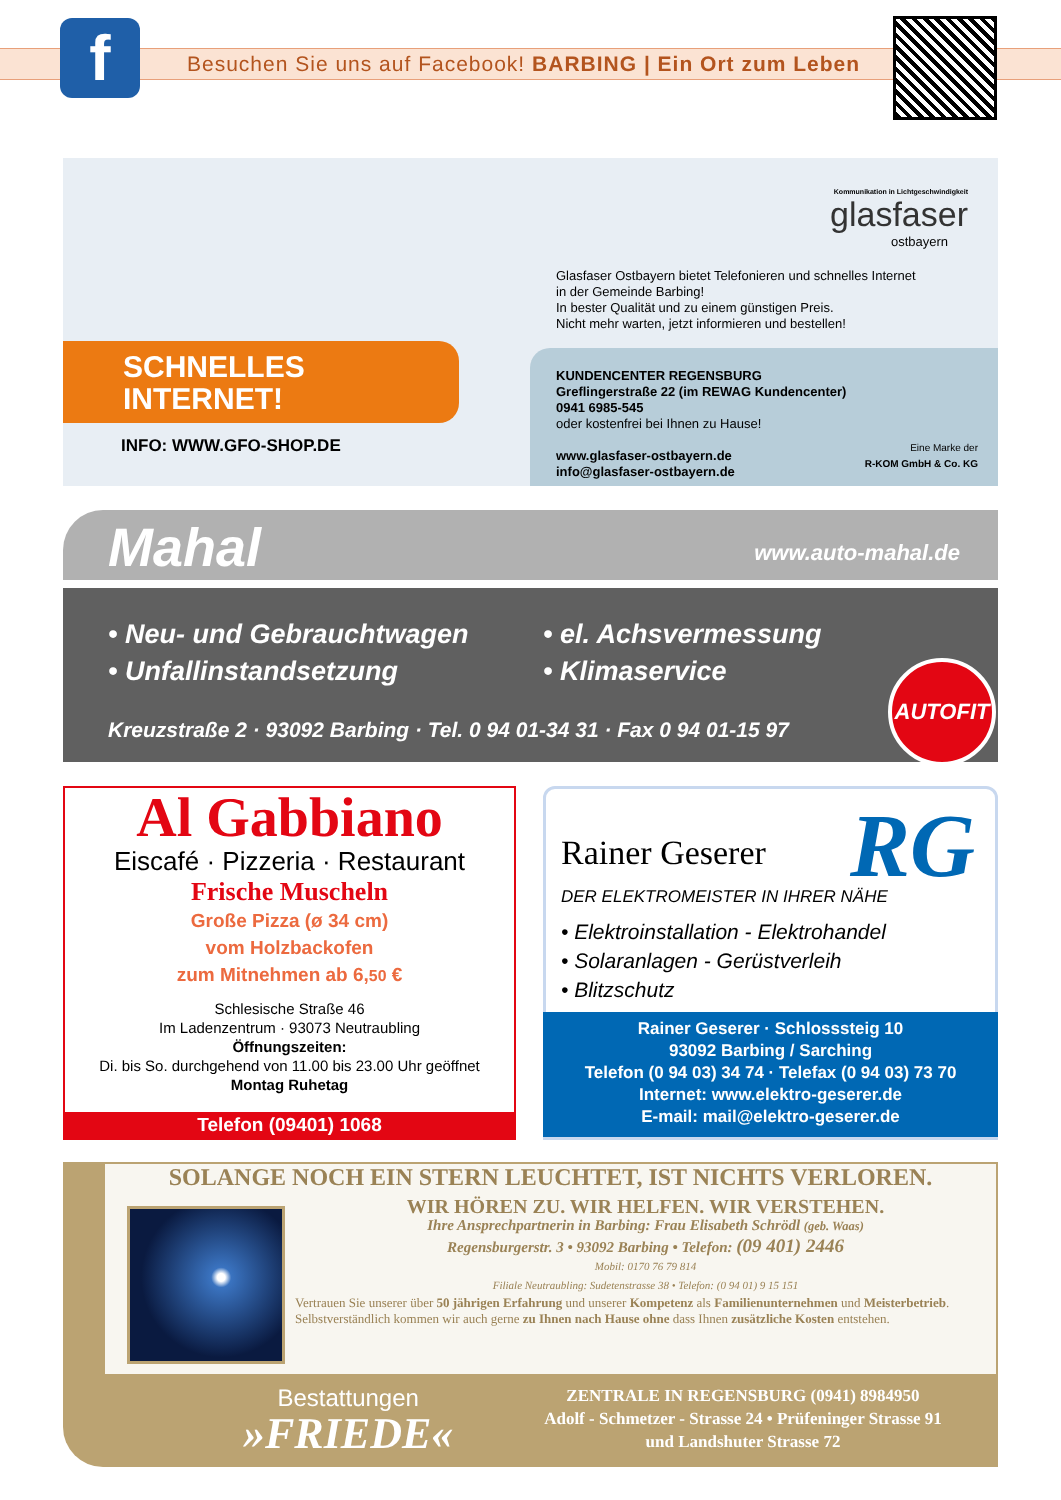f
Besuchen Sie uns auf Facebook! BARBING | Ein Ort zum Leben
SCHNELLES
INTERNET!
INFO: WWW.GFO-SHOP.DE
Kommunikation in Lichtgeschwindigkeit
glasfaser
ostbayern
Glasfaser Ostbayern bietet Telefonieren und schnelles Internet
in der Gemeinde Barbing!
In bester Qualität und zu einem günstigen Preis.
Nicht mehr warten, jetzt informieren und bestellen!
KUNDENCENTER REGENSBURG
Greflingerstraße 22 (im REWAG Kundencenter)
0941 6985-545
oder kostenfrei bei Ihnen zu Hause!
www.glasfaser-ostbayern.de
info@glasfaser-ostbayern.de
Eine Marke der
R-KOM GmbH & Co. KG
Mahal www.auto-mahal.de
• Neu- und Gebrauchtwagen
• Unfallinstandsetzung
• el. Achsvermessung
• Klimaservice
Kreuzstraße 2 · 93092 Barbing · Tel. 0 94 01-34 31 · Fax 0 94 01-15 97
AUTOFIT
Al Gabbiano
Eiscafé · Pizzeria · Restaurant
Frische Muscheln
Große Pizza (ø 34 cm)
vom Holzbackofen
zum Mitnehmen ab 6,50 €
Schlesische Straße 46
Im Ladenzentrum · 93073 Neutraubling
Öffnungszeiten:
Di. bis So. durchgehend von 11.00 bis 23.00 Uhr geöffnet
Montag Ruhetag
Telefon (09401) 1068
Rainer Geserer RG
DER ELEKTROMEISTER IN IHRER NÄHE
• Elektroinstallation - Elektrohandel
• Solaranlagen - Gerüstverleih
• Blitzschutz
Rainer Geserer · Schlosssteig 10
93092 Barbing / Sarching
Telefon (0 94 03) 34 74 · Telefax (0 94 03) 73 70
Internet: www.elektro-geserer.de
E-mail: mail@elektro-geserer.de
SOLANGE NOCH EIN STERN LEUCHTET, IST NICHTS VERLOREN.
WIR HÖREN ZU. WIR HELFEN. WIR VERSTEHEN.
Ihre Ansprechpartnerin in Barbing: Frau Elisabeth Schrödl (geb. Waas)
Regensburgerstr. 3 • 93092 Barbing • Telefon: (09 401) 2446
Mobil: 0170 76 79 814
Filiale Neutraubling: Sudetenstrasse 38 • Telefon: (0 94 01) 9 15 151
Vertrauen Sie unserer über 50 jährigen Erfahrung und unserer Kompetenz als Familienunternehmen und Meisterbetrieb. Selbstverständlich kommen wir auch gerne zu Ihnen nach Hause ohne dass Ihnen zusätzliche Kosten entstehen.
Bestattungen
»FRIEDE«
ZENTRALE IN REGENSBURG (0941) 8984950
Adolf - Schmetzer - Strasse 24 • Prüfeninger Strasse 91
und Landshuter Strasse 72